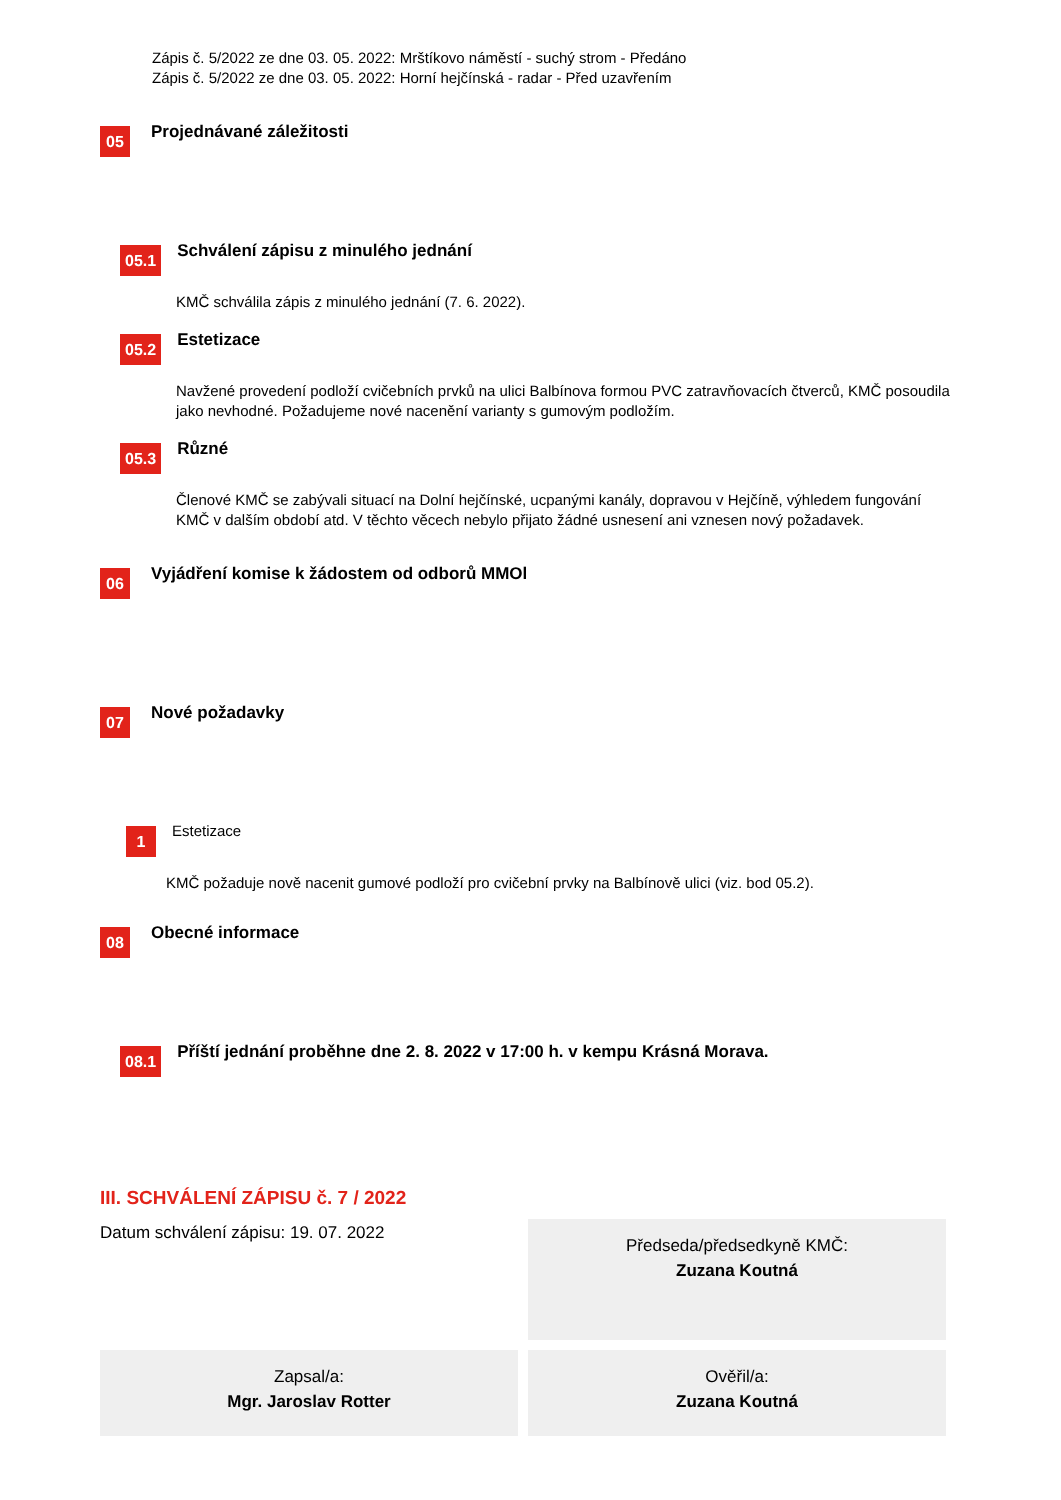Zápis č. 5/2022 ze dne 03. 05. 2022: Mrštíkovo náměstí - suchý strom - Předáno
Zápis č. 5/2022 ze dne 03. 05. 2022: Horní hejčínská - radar - Před uzavřením
05 Projednávané záležitosti
05.1 Schválení zápisu z minulého jednání
KMČ schválila zápis z minulého jednání (7. 6. 2022).
05.2 Estetizace
Navžené provedení podloží cvičebních prvků na ulici Balbínova formou PVC zatravňovacích čtverců, KMČ posoudila jako nevhodné. Požadujeme nové nacenění varianty s gumovým podložím.
05.3 Různé
Členové KMČ se zabývali situací na Dolní hejčínské, ucpanými kanály, dopravou v Hejčíně, výhledem fungování KMČ v dalším období atd. V těchto věcech nebylo přijato žádné usnesení ani vznesen nový požadavek.
06 Vyjádření komise k žádostem od odborů MMOl
07 Nové požadavky
1 Estetizace
KMČ požaduje nově nacenit gumové podloží pro cvičební prvky na Balbínově ulici (viz. bod 05.2).
08 Obecné informace
08.1 Příští jednání proběhne dne 2. 8. 2022 v 17:00 h. v kempu Krásná Morava.
III. SCHVÁLENÍ ZÁPISU č. 7 / 2022
Datum schválení zápisu: 19. 07. 2022
Předseda/předsedkyně KMČ:
Zuzana Koutná
Zapsal/a:
Mgr. Jaroslav Rotter
Ověřil/a:
Zuzana Koutná